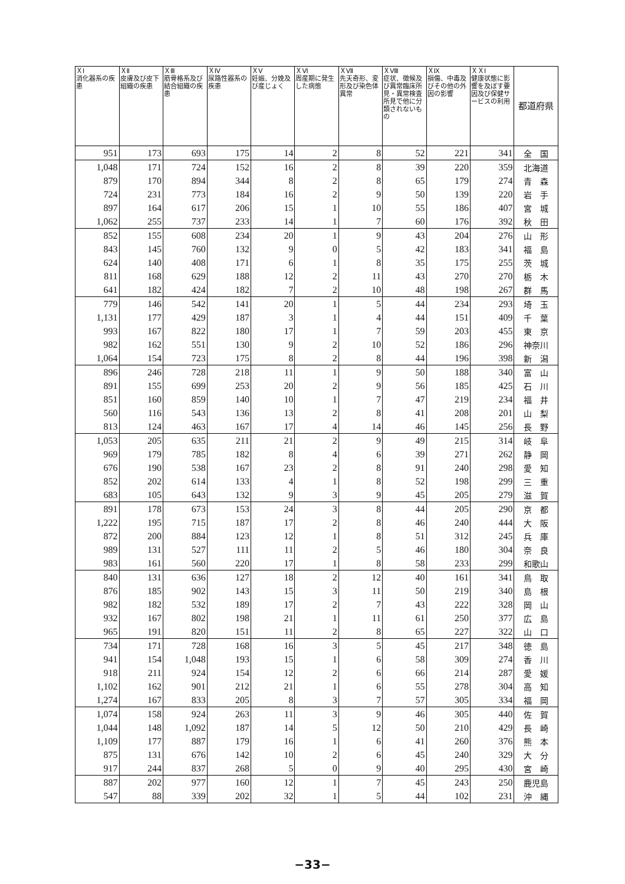| ＸⅠ 消化器系の疾患 | ＸⅡ 皮膚及び皮下組織の疾患 | ＸⅢ 筋骨格系及び結合組織の疾患 | ＸⅣ 尿路性器系の疾患 | ＸⅤ 妊娠、分娩及び産じょく | ＸⅥ 周産期に発生した病態 | ＸⅦ 先天奇形、変形及び染色体異常 | ＸⅧ 症状、徴候及び異常臨床所見・異常検査所見で他に分類されないもの | ＸⅨ 損傷、中毒及びその他の外因の影響 | ＸＸⅠ 健康状態に影響を及ぼす要因及び保健サービスの利用 | 都道府県 |
| --- | --- | --- | --- | --- | --- | --- | --- | --- | --- | --- |
| 951 | 173 | 693 | 175 | 14 | 2 | 8 | 52 | 221 | 341 | 全 国 |
| 1,048 | 171 | 724 | 152 | 16 | 2 | 8 | 39 | 220 | 359 | 北海道 |
| 879 | 170 | 894 | 344 | 8 | 2 | 8 | 65 | 179 | 274 | 青 森 |
| 724 | 231 | 773 | 184 | 16 | 2 | 9 | 50 | 139 | 220 | 岩 手 |
| 897 | 164 | 617 | 206 | 15 | 1 | 10 | 55 | 186 | 407 | 宮 城 |
| 1,062 | 255 | 737 | 233 | 14 | 1 | 7 | 60 | 176 | 392 | 秋 田 |
| 852 | 155 | 608 | 234 | 20 | 1 | 9 | 43 | 204 | 276 | 山 形 |
| 843 | 145 | 760 | 132 | 9 | 0 | 5 | 42 | 183 | 341 | 福 島 |
| 624 | 140 | 408 | 171 | 6 | 1 | 8 | 35 | 175 | 255 | 茨 城 |
| 811 | 168 | 629 | 188 | 12 | 2 | 11 | 43 | 270 | 270 | 栃 木 |
| 641 | 182 | 424 | 182 | 7 | 2 | 10 | 48 | 198 | 267 | 群 馬 |
| 779 | 146 | 542 | 141 | 20 | 1 | 5 | 44 | 234 | 293 | 埼 玉 |
| 1,131 | 177 | 429 | 187 | 3 | 1 | 4 | 44 | 151 | 409 | 千 葉 |
| 993 | 167 | 822 | 180 | 17 | 1 | 7 | 59 | 203 | 455 | 東 京 |
| 982 | 162 | 551 | 130 | 9 | 2 | 10 | 52 | 186 | 296 | 神奈川 |
| 1,064 | 154 | 723 | 175 | 8 | 2 | 8 | 44 | 196 | 398 | 新 潟 |
| 896 | 246 | 728 | 218 | 11 | 1 | 9 | 50 | 188 | 340 | 富 山 |
| 891 | 155 | 699 | 253 | 20 | 2 | 9 | 56 | 185 | 425 | 石 川 |
| 851 | 160 | 859 | 140 | 10 | 1 | 7 | 47 | 219 | 234 | 福 井 |
| 560 | 116 | 543 | 136 | 13 | 2 | 8 | 41 | 208 | 201 | 山 梨 |
| 813 | 124 | 463 | 167 | 17 | 4 | 14 | 46 | 145 | 256 | 長 野 |
| 1,053 | 205 | 635 | 211 | 21 | 2 | 9 | 49 | 215 | 314 | 岐 阜 |
| 969 | 179 | 785 | 182 | 8 | 4 | 6 | 39 | 271 | 262 | 静 岡 |
| 676 | 190 | 538 | 167 | 23 | 2 | 8 | 91 | 240 | 298 | 愛 知 |
| 852 | 202 | 614 | 133 | 4 | 1 | 8 | 52 | 198 | 299 | 三 重 |
| 683 | 105 | 643 | 132 | 9 | 3 | 9 | 45 | 205 | 279 | 滋 賀 |
| 891 | 178 | 673 | 153 | 24 | 3 | 8 | 44 | 205 | 290 | 京 都 |
| 1,222 | 195 | 715 | 187 | 17 | 2 | 8 | 46 | 240 | 444 | 大 阪 |
| 872 | 200 | 884 | 123 | 12 | 1 | 8 | 51 | 312 | 245 | 兵 庫 |
| 989 | 131 | 527 | 111 | 11 | 2 | 5 | 46 | 180 | 304 | 奈 良 |
| 983 | 161 | 560 | 220 | 17 | 1 | 8 | 58 | 233 | 299 | 和歌山 |
| 840 | 131 | 636 | 127 | 18 | 2 | 12 | 40 | 161 | 341 | 鳥 取 |
| 876 | 185 | 902 | 143 | 15 | 3 | 11 | 50 | 219 | 340 | 島 根 |
| 982 | 182 | 532 | 189 | 17 | 2 | 7 | 43 | 222 | 328 | 岡 山 |
| 932 | 167 | 802 | 198 | 21 | 1 | 11 | 61 | 250 | 377 | 広 島 |
| 965 | 191 | 820 | 151 | 11 | 2 | 8 | 65 | 227 | 322 | 山 口 |
| 734 | 171 | 728 | 168 | 16 | 3 | 5 | 45 | 217 | 348 | 徳 島 |
| 941 | 154 | 1,048 | 193 | 15 | 1 | 6 | 58 | 309 | 274 | 香 川 |
| 918 | 211 | 924 | 154 | 12 | 2 | 6 | 66 | 214 | 287 | 愛 媛 |
| 1,102 | 162 | 901 | 212 | 21 | 1 | 6 | 55 | 278 | 304 | 高 知 |
| 1,274 | 167 | 833 | 205 | 8 | 3 | 7 | 57 | 305 | 334 | 福 岡 |
| 1,074 | 158 | 924 | 263 | 11 | 3 | 9 | 46 | 305 | 440 | 佐 賀 |
| 1,044 | 148 | 1,092 | 187 | 14 | 5 | 12 | 50 | 210 | 429 | 長 崎 |
| 1,109 | 177 | 887 | 179 | 16 | 1 | 6 | 41 | 260 | 376 | 熊 本 |
| 875 | 131 | 676 | 142 | 10 | 2 | 6 | 45 | 240 | 329 | 大 分 |
| 917 | 244 | 837 | 268 | 5 | 0 | 9 | 40 | 295 | 430 | 宮 崎 |
| 887 | 202 | 977 | 160 | 12 | 1 | 7 | 45 | 243 | 250 | 鹿児島 |
| 547 | 88 | 339 | 202 | 32 | 1 | 5 | 44 | 102 | 231 | 沖 縄 |
−33−